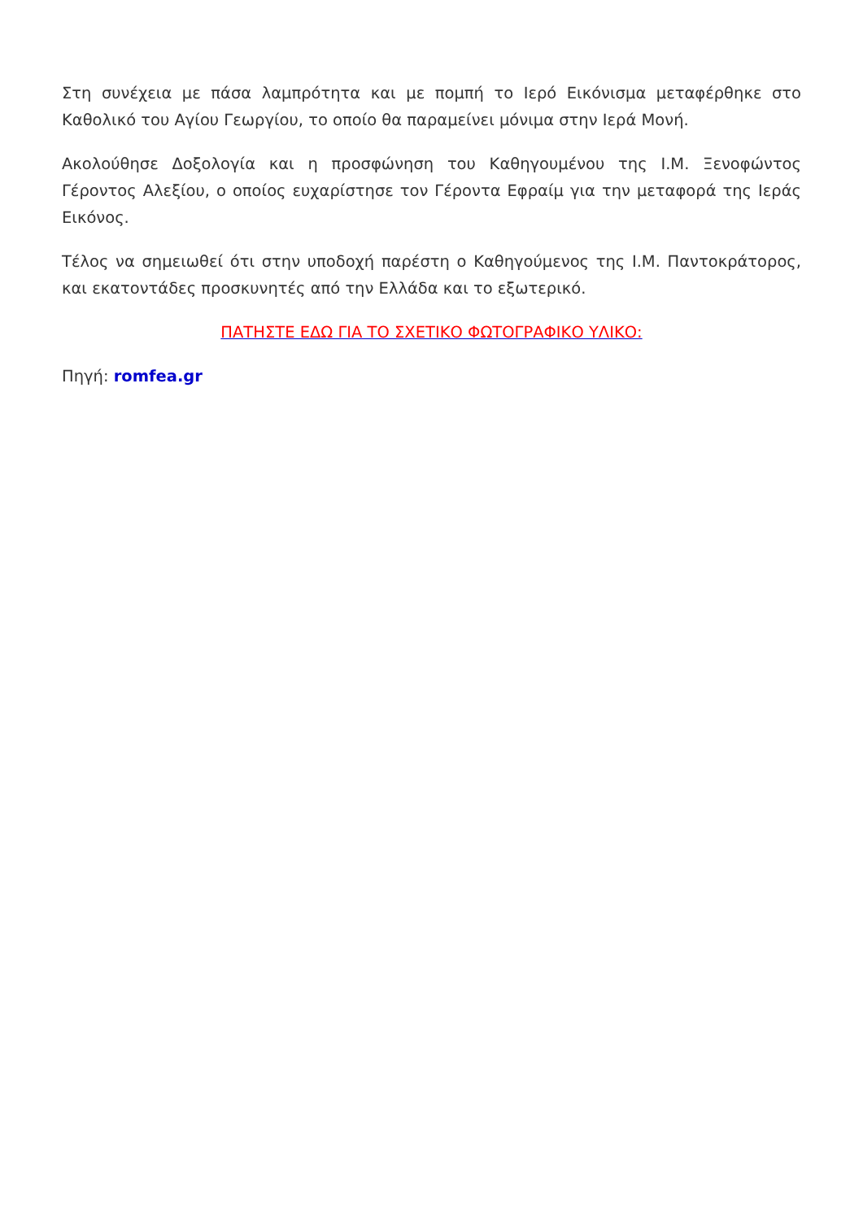Στη συνέχεια με πάσα λαμπρότητα και με πομπή το Ιερό Εικόνισμα μεταφέρθηκε στο Καθολικό του Αγίου Γεωργίου, το οποίο θα παραμείνει μόνιμα στην Ιερά Μονή.
Ακολούθησε Δοξολογία και η προσφώνηση του Καθηγουμένου της Ι.Μ. Ξενοφώντος Γέροντος Αλεξίου, ο οποίος ευχαρίστησε τον Γέροντα Εφραίμ για την μεταφορά της Ιεράς Εικόνος.
Τέλος να σημειωθεί ότι στην υποδοχή παρέστη ο Καθηγούμενος της Ι.Μ. Παντοκράτορος, και εκατοντάδες προσκυνητές από την Ελλάδα και το εξωτερικό.
ΠΑΤΗΣΤΕ ΕΔΩ ΓΙΑ ΤΟ ΣΧΕΤΙΚΟ ΦΩΤΟΓΡΑΦΙΚΟ ΥΛΙΚΟ:
Πηγή: romfea.gr